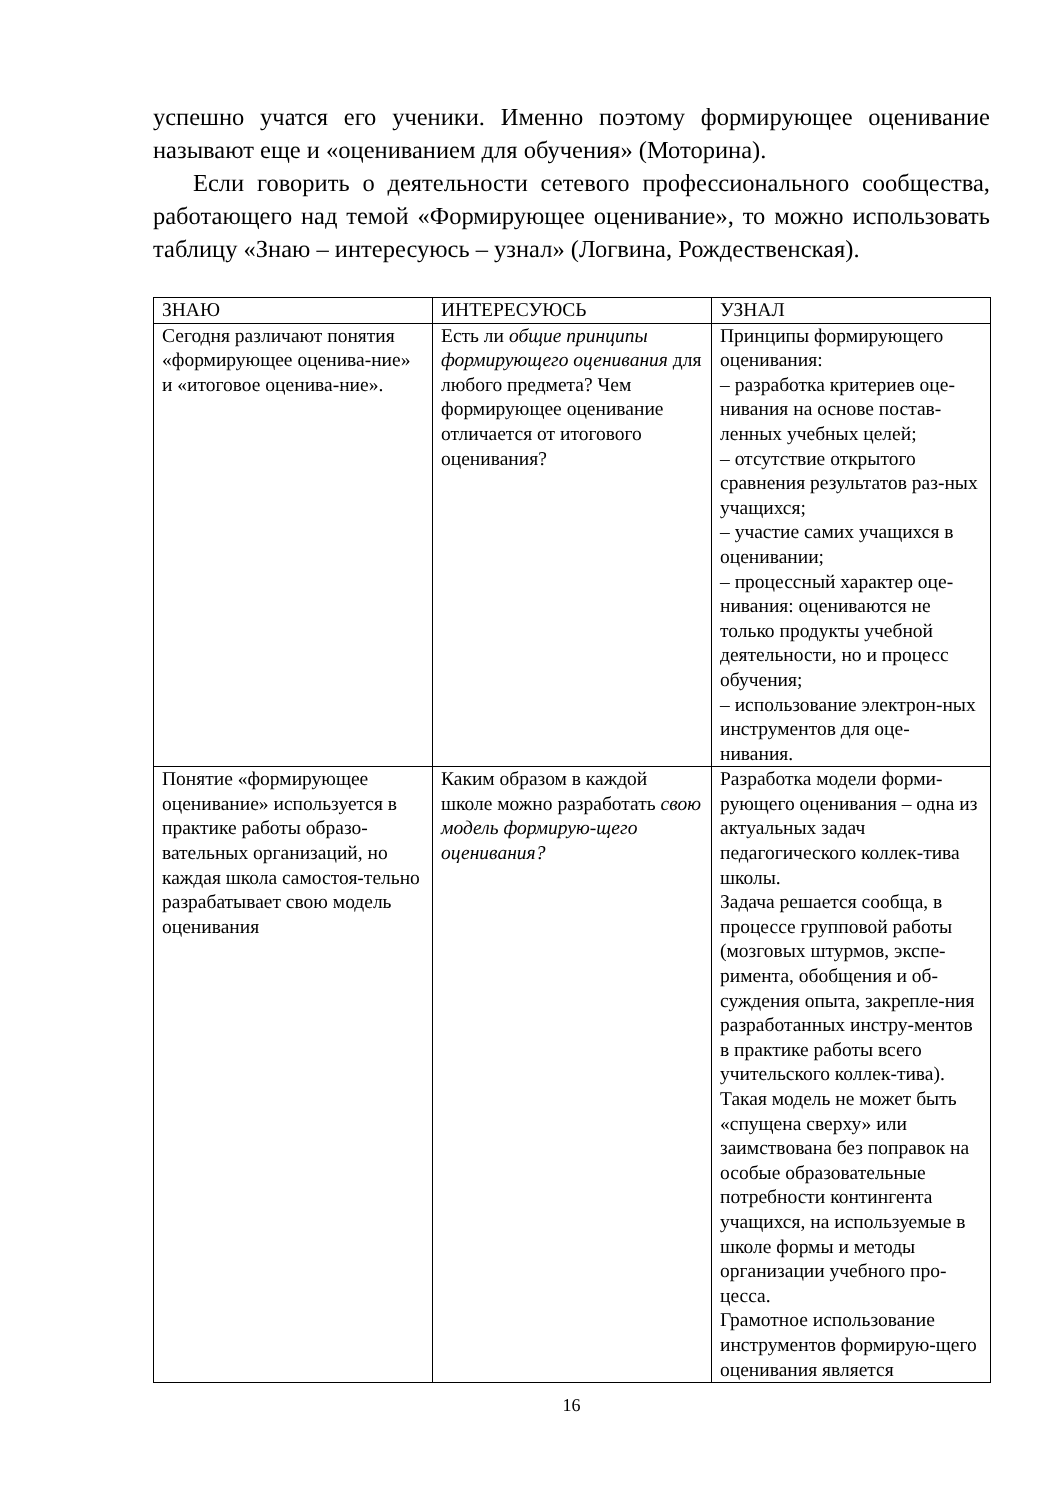успешно учатся его ученики. Именно поэтому формирующее оценивание называют еще и «оцениванием для обучения» (Моторина).
Если говорить о деятельности сетевого профессионального сообщества, работающего над темой «Формирующее оценивание», то можно использовать таблицу «Знаю – интересуюсь – узнал» (Логвина, Рождественская).
| ЗНАЮ | ИНТЕРЕСУЮСЬ | УЗНАЛ |
| Сегодня различают понятия «формирующее оценива-ние» и «итоговое оценива-ние». | Есть ли общие принципы формирующего оценивания для любого предмета? Чем формирующее оценивание отличается от итогового оценивания? | Принципы формирующего оценивания: – разработка критериев оце-нивания на основе постав-ленных учебных целей; – отсутствие открытого сравнения результатов раз-ных учащихся; – участие самих учащихся в оценивании; – процессный характер оце-нивания: оцениваются не только продукты учебной деятельности, но и процесс обучения; – использование электрон-ных инструментов для оце-нивания. |
| Понятие «формирующее оценивание» используется в практике работы образо-вательных организаций, но каждая школа самостоя-тельно разрабатывает свою модель оценивания | Каким образом в каждой школе можно разработать свою модель формирую-щего оценивания? | Разработка модели форми-рующего оценивания – одна из актуальных задач педагогического коллек-тива школы. Задача решается сообща, в процессе групповой работы (мозговых штурмов, экспе-римента, обобщения и об-суждения опыта, закрепле-ния разработанных инстру-ментов в практике работы всего учительского коллек-тива). Такая модель не может быть «спущена сверху» или заимствована без поправок на особые образовательные потребности контингента учащихся, на используемые в школе формы и методы организации учебного про-цесса. Грамотное использование инструментов формирую-щего оценивания является |
16